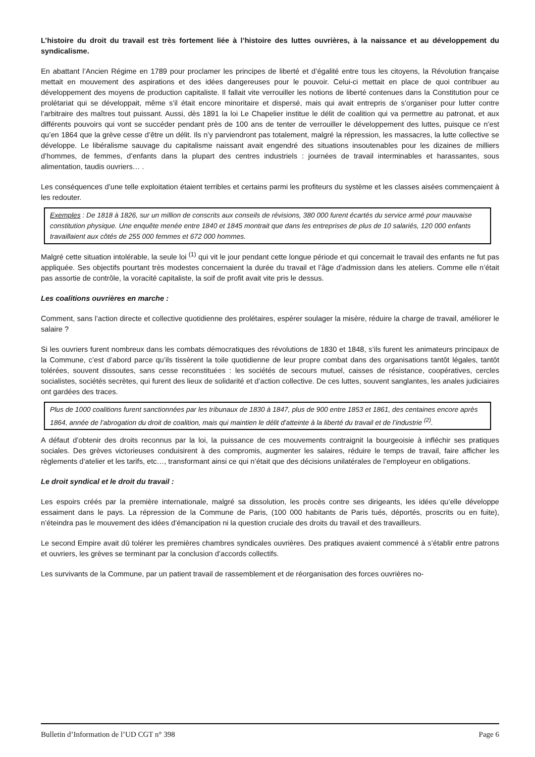L’histoire du droit du travail est très fortement liée à l’histoire des luttes ouvrières, à la naissance et au développement du syndicalisme.
En abattant l’Ancien Régime en 1789 pour proclamer les principes de liberté et d’égalité entre tous les citoyens, la Révolution française mettait en mouvement des aspirations et des idées dangereuses pour le pouvoir. Celui-ci mettait en place de quoi contribuer au développement des moyens de production capitaliste. Il fallait vite verrouiller les notions de liberté contenues dans la Constitution pour ce prolétariat qui se développait, même s’il était encore minoritaire et dispersé, mais qui avait entrepris de s’organiser pour lutter contre l’arbitraire des maîtres tout puissant. Aussi, dès 1891 la loi Le Chapelier institue le délit de coalition qui va permettre au patronat, et aux différents pouvoirs qui vont se succéder pendant près de 100 ans de tenter de verrouiller le développement des luttes, puisque ce n’est qu’en 1864 que la grève cesse d’être un délit. Ils n’y parviendront pas totalement, malgré la répression, les massacres, la lutte collective se développe. Le libéralisme sauvage du capitalisme naissant avait engendré des situations insoutenables pour les dizaines de milliers d’hommes, de femmes, d’enfants dans la plupart des centres industriels : journées de travail interminables et harassantes, sous alimentation, taudis ouvriers… .
Les conséquences d’une telle exploitation étaient terribles et certains parmi les profiteurs du système et les classes aisées commençaient à les redouter.
Exemples : De 1818 à 1826, sur un million de conscrits aux conseils de révisions, 380 000 furent écartés du service armé pour mauvaise constitution physique. Une enquête menée entre 1840 et 1845 montrait que dans les entreprises de plus de 10 salariés, 120 000 enfants travaillaient aux côtés de 255 000 femmes et 672 000 hommes.
Malgré cette situation intolérable, la seule loi <sup>(1)</sup> qui vit le jour pendant cette longue période et qui concernait le travail des enfants ne fut pas appliquée. Ses objectifs pourtant très modestes concernaient la durée du travail et l’âge d’admission dans les ateliers. Comme elle n’était pas assortie de contrôle, la voracité capitaliste, la soif de profit avait vite pris le dessus.
Les coalitions ouvrières en marche :
Comment, sans l’action directe et collective quotidienne des prolétaires, espérer soulager la misère, réduire la charge de travail, améliorer le salaire ?
Si les ouvriers furent nombreux dans les combats démocratiques des révolutions de 1830 et 1848, s’ils furent les animateurs principaux de la Commune, c’est d’abord parce qu’ils tissèrent la toile quotidienne de leur propre combat dans des organisations tantôt légales, tantôt tolérées, souvent dissoutes, sans cesse reconstituées : les sociétés de secours mutuel, caisses de résistance, coopératives, cercles socialistes, sociétés secrètes, qui furent des lieux de solidarité et d’action collective. De ces luttes, souvent sanglantes, les anales judiciaires ont gardées des traces.
Plus de 1000 coalitions furent sanctionnées par les tribunaux de 1830 à 1847, plus de 900 entre 1853 et 1861, des centaines encore après 1864, année de l’abrogation du droit de coalition, mais qui maintien le délit d’atteinte à la liberté du travail et de l’industrie <sup>(2)</sup>.
A défaut d’obtenir des droits reconnus par la loi, la puissance de ces mouvements contraignit la bourgeoisie à infléchir ses pratiques sociales. Des grèves victorieuses conduisirent à des compromis, augmenter les salaires, réduire le temps de travail, faire afficher les règlements d’atelier et les tarifs, etc…, transformant ainsi ce qui n’était que des décisions unilatérales de l’employeur en obligations.
Le droit syndical et le droit du travail :
Les espoirs créés par la première internationale, malgré sa dissolution, les procès contre ses dirigeants, les idées qu’elle développe essaiment dans le pays. La répression de la Commune de Paris, (100 000 habitants de Paris tués, déportés, proscrits ou en fuite), n’éteindra pas le mouvement des idées d’émancipation ni la question cruciale des droits du travail et des travailleurs.
Le second Empire avait dû tolérer les premières chambres syndicales ouvrières. Des pratiques avaient commencé à s’établir entre patrons et ouvriers, les grèves se terminant par la conclusion d’accords collectifs.
Les survivants de la Commune, par un patient travail de rassemblement et de réorganisation des forces ouvrières no-
Bulletin d’Information de l’UD CGT n° 398 Page 6